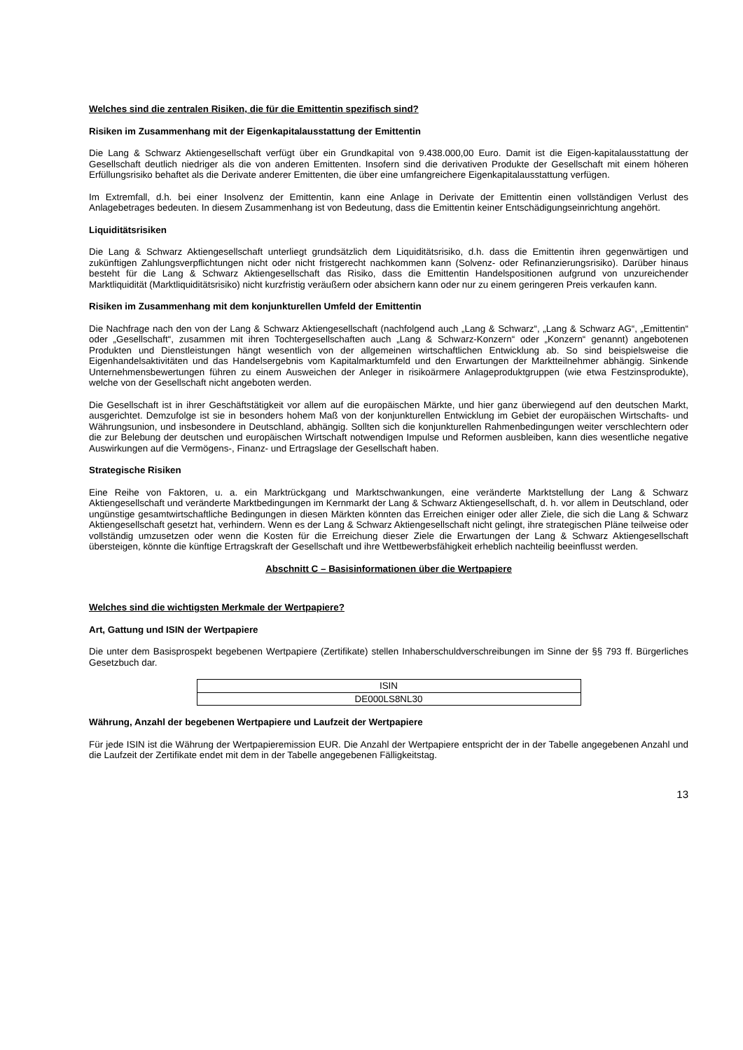Welches sind die zentralen Risiken, die für die Emittentin spezifisch sind?
Risiken im Zusammenhang mit der Eigenkapitalausstattung der Emittentin
Die Lang & Schwarz Aktiengesellschaft verfügt über ein Grundkapital von 9.438.000,00 Euro. Damit ist die Eigen-kapitalausstattung der Gesellschaft deutlich niedriger als die von anderen Emittenten. Insofern sind die derivativen Produkte der Gesellschaft mit einem höheren Erfüllungsrisiko behaftet als die Derivate anderer Emittenten, die über eine umfangreichere Eigenkapitalausstattung verfügen.
Im Extremfall, d.h. bei einer Insolvenz der Emittentin, kann eine Anlage in Derivate der Emittentin einen vollständigen Verlust des Anlagebetrages bedeuten. In diesem Zusammenhang ist von Bedeutung, dass die Emittentin keiner Entschädigungseinrichtung angehört.
Liquiditätsrisiken
Die Lang & Schwarz Aktiengesellschaft unterliegt grundsätzlich dem Liquiditätsrisiko, d.h. dass die Emittentin ihren gegenwärtigen und zukünftigen Zahlungsverpflichtungen nicht oder nicht fristgerecht nachkommen kann (Solvenz- oder Refinanzierungsrisiko). Darüber hinaus besteht für die Lang & Schwarz Aktiengesellschaft das Risiko, dass die Emittentin Handelspositionen aufgrund von unzureichender Marktliquidität (Marktliquiditätsrisiko) nicht kurzfristig veräußern oder absichern kann oder nur zu einem geringeren Preis verkaufen kann.
Risiken im Zusammenhang mit dem konjunkturellen Umfeld der Emittentin
Die Nachfrage nach den von der Lang & Schwarz Aktiengesellschaft (nachfolgend auch „Lang & Schwarz“, „Lang & Schwarz AG“, „Emittentin“ oder „Gesellschaft“, zusammen mit ihren Tochtergesellschaften auch „Lang & Schwarz-Konzern“ oder „Konzern“ genannt) angebotenen Produkten und Dienstleistungen hängt wesentlich von der allgemeinen wirtschaftlichen Entwicklung ab. So sind beispielsweise die Eigenhandelsaktivitäten und das Handelsergebnis vom Kapitalmarktumfeld und den Erwartungen der Marktteilnehmer abhängig. Sinkende Unternehmensbewertungen führen zu einem Ausweichen der Anleger in risikoärmere Anlageproduktgruppen (wie etwa Festzinsprodukte), welche von der Gesellschaft nicht angeboten werden.
Die Gesellschaft ist in ihrer Geschäftstätigkeit vor allem auf die europäischen Märkte, und hier ganz überwiegend auf den deutschen Markt, ausgerichtet. Demzufolge ist sie in besonders hohem Maß von der konjunkturellen Entwicklung im Gebiet der europäischen Wirtschafts- und Währungsunion, und insbesondere in Deutschland, abhängig. Sollten sich die konjunkturellen Rahmenbedingungen weiter verschlechtern oder die zur Belebung der deutschen und europäischen Wirtschaft notwendigen Impulse und Reformen ausbleiben, kann dies wesentliche negative Auswirkungen auf die Vermögens-, Finanz- und Ertragslage der Gesellschaft haben.
Strategische Risiken
Eine Reihe von Faktoren, u. a. ein Marktrückgang und Marktschwankungen, eine veränderte Marktstellung der Lang & Schwarz Aktiengesellschaft und veränderte Marktbedingungen im Kernmarkt der Lang & Schwarz Aktiengesellschaft, d. h. vor allem in Deutschland, oder ungünstige gesamtwirtschaftliche Bedingungen in diesen Märkten könnten das Erreichen einiger oder aller Ziele, die sich die Lang & Schwarz Aktiengesellschaft gesetzt hat, verhindern. Wenn es der Lang & Schwarz Aktiengesellschaft nicht gelingt, ihre strategischen Pläne teilweise oder vollständig umzusetzen oder wenn die Kosten für die Erreichung dieser Ziele die Erwartungen der Lang & Schwarz Aktiengesellschaft übersteigen, könnte die künftige Ertragskraft der Gesellschaft und ihre Wettbewerbsfähigkeit erheblich nachteilig beeinflusst werden.
Abschnitt C – Basisinformationen über die Wertpapiere
Welches sind die wichtigsten Merkmale der Wertpapiere?
Art, Gattung und ISIN der Wertpapiere
Die unter dem Basisprospekt begebenen Wertpapiere (Zertifikate) stellen Inhaberschuldverschreibungen im Sinne der §§ 793 ff. Bürgerliches Gesetzbuch dar.
| ISIN |
| --- |
| DE000LS8NL30 |
Währung, Anzahl der begebenen Wertpapiere und Laufzeit der Wertpapiere
Für jede ISIN ist die Währung der Wertpapieremission EUR. Die Anzahl der Wertpapiere entspricht der in der Tabelle angegebenen Anzahl und die Laufzeit der Zertifikate endet mit dem in der Tabelle angegebenen Fälligkeitstag.
13